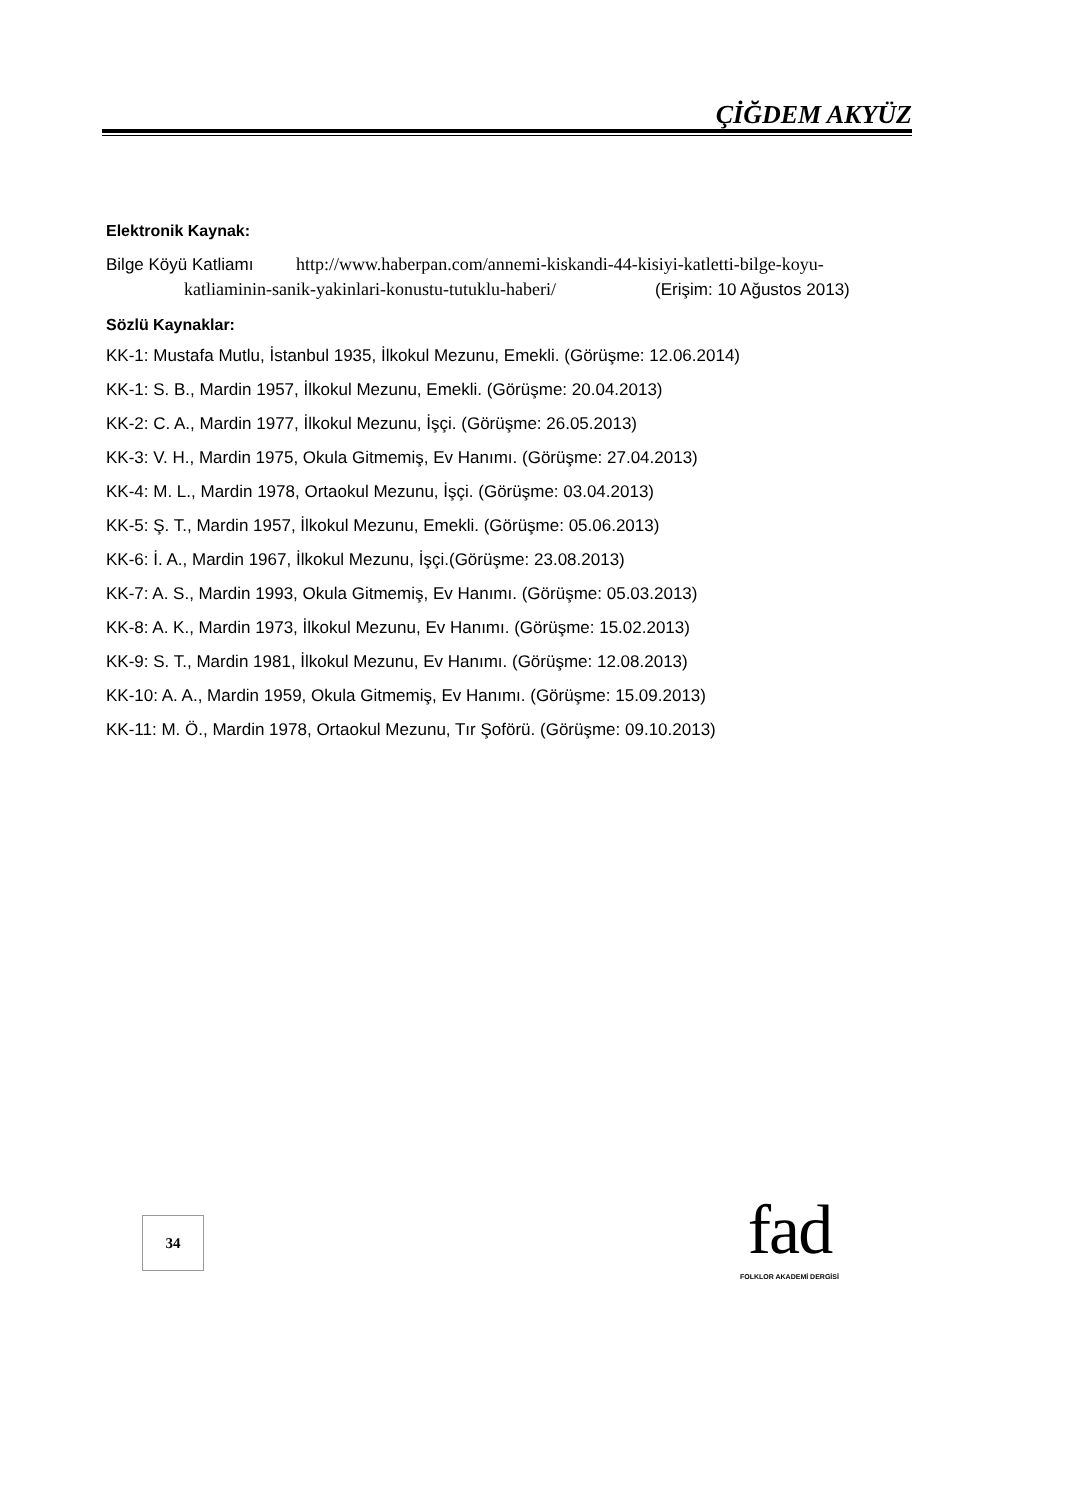ÇİĞDEM AKYÜZ
Elektronik Kaynak:
Bilge Köyü Katliamı http://www.haberpan.com/annemi-kiskandi-44-kisiyi-katletti-bilge-koyu-katliaminin-sanik-yakinlari-konustu-tutuklu-haberi/ (Erişim: 10 Ağustos 2013)
Sözlü Kaynaklar:
KK-1: Mustafa Mutlu, İstanbul 1935, İlkokul Mezunu, Emekli. (Görüşme: 12.06.2014)
KK-1: S. B., Mardin 1957, İlkokul Mezunu, Emekli. (Görüşme: 20.04.2013)
KK-2: C. A., Mardin 1977, İlkokul Mezunu, İşçi. (Görüşme: 26.05.2013)
KK-3: V. H., Mardin 1975, Okula Gitmemiş, Ev Hanımı. (Görüşme: 27.04.2013)
KK-4: M. L., Mardin 1978, Ortaokul Mezunu, İşçi. (Görüşme: 03.04.2013)
KK-5: Ş. T., Mardin 1957, İlkokul Mezunu, Emekli. (Görüşme: 05.06.2013)
KK-6: İ. A., Mardin 1967, İlkokul Mezunu, İşçi.(Görüşme: 23.08.2013)
KK-7: A. S., Mardin 1993, Okula Gitmemiş, Ev Hanımı. (Görüşme: 05.03.2013)
KK-8: A. K., Mardin 1973, İlkokul Mezunu, Ev Hanımı. (Görüşme: 15.02.2013)
KK-9: S. T., Mardin 1981, İlkokul Mezunu, Ev Hanımı. (Görüşme: 12.08.2013)
KK-10: A. A., Mardin 1959, Okula Gitmemiş, Ev Hanımı. (Görüşme: 15.09.2013)
KK-11: M. Ö., Mardin 1978, Ortaokul Mezunu, Tır Şoförü. (Görüşme: 09.10.2013)
34
fad
FOLKLOR AKADEMİ DERGİSİ